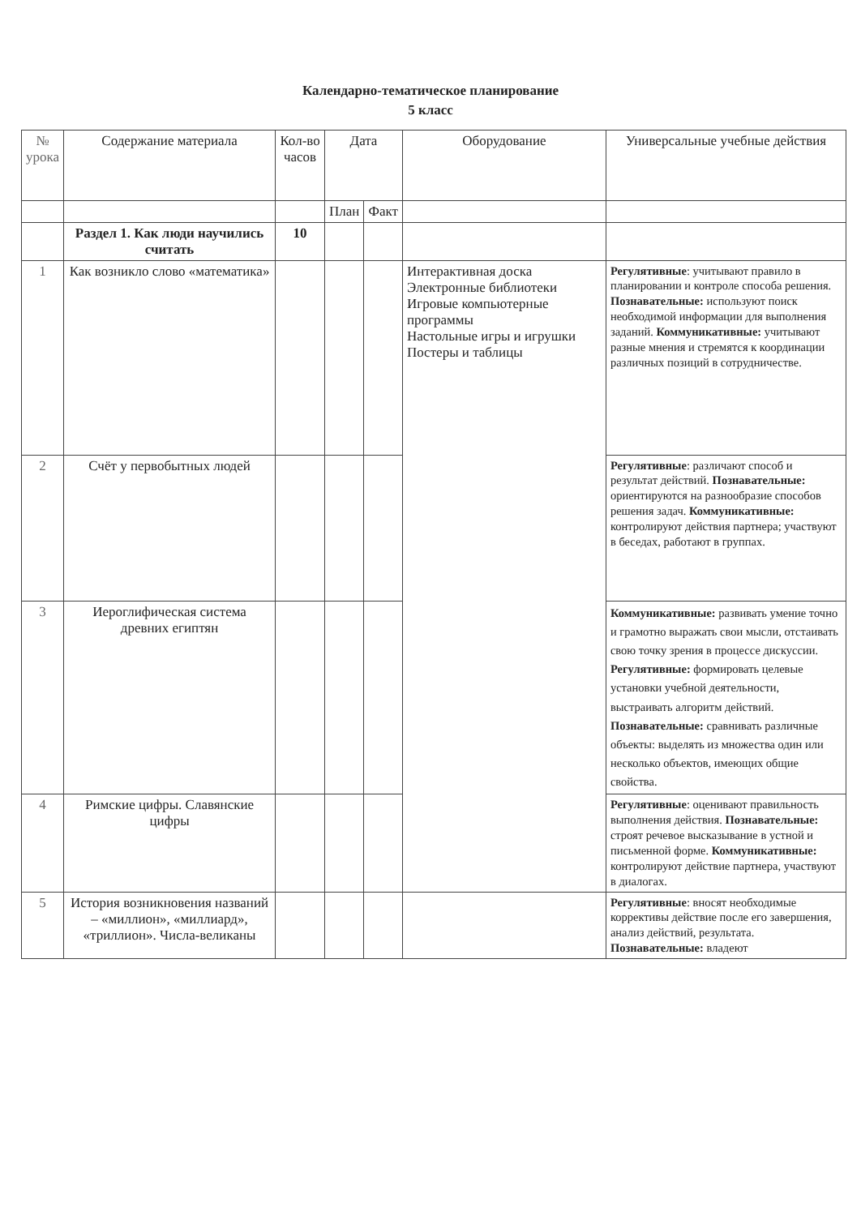Календарно-тематическое планирование
5 класс
| № урока | Содержание материала | Кол-во часов | Дата | | Оборудование | Универсальные учебные действия |
| --- | --- | --- | --- | --- | --- | --- |
| | | | План | Факт | | |
| | Раздел 1. Как люди научились считать | 10 | | | | |
| 1 | Как возникло слово «математика» | | | | Интерактивная доска Электронные библиотеки Игровые компьютерные программы Настольные игры и игрушки Постеры и таблицы | Регулятивные : учитывают правило в планировании и контроле способа решения. Познавательные: используют поиск необходимой информации для выполнения заданий. Коммуникативные: учитывают разные мнения и стремятся к координации различных позиций в сотрудничестве. |
| 2 | Счёт у первобытных людей | | | | | Регулятивные : различают способ и результат действий. Познавательные: ориентируются на разнообразие способов решения задач. Коммуникативные: контролируют действия партнера; участвуют в беседах, работают в группах. |
| 3 | Иероглифическая система древних египтян | | | | | Коммуникативные: развивать умение точно и грамотно выражать свои мысли, отстаивать свою точку зрения в процессе дискуссии. Регулятивные: формировать целевые установки учебной деятельности, выстраивать алгоритм действий. Познавательные: сравнивать различные объекты: выделять из множества один или несколько объектов, имеющих общие свойства. |
| 4 | Римские цифры. Славянские цифры | | | | | Регулятивные : оценивают правильность выполнения действия. Познавательные: строят речевое высказывание в устной и письменной форме. Коммуникативные: контролируют действие партнера, участвуют в диалогах. |
| 5 | История возникновения названий – «миллион», «миллиард», «триллион». Числа-великаны | | | | | Регулятивные : вносят необходимые коррективы действие после его завершения, анализ действий, результата. Познавательные: владеют |